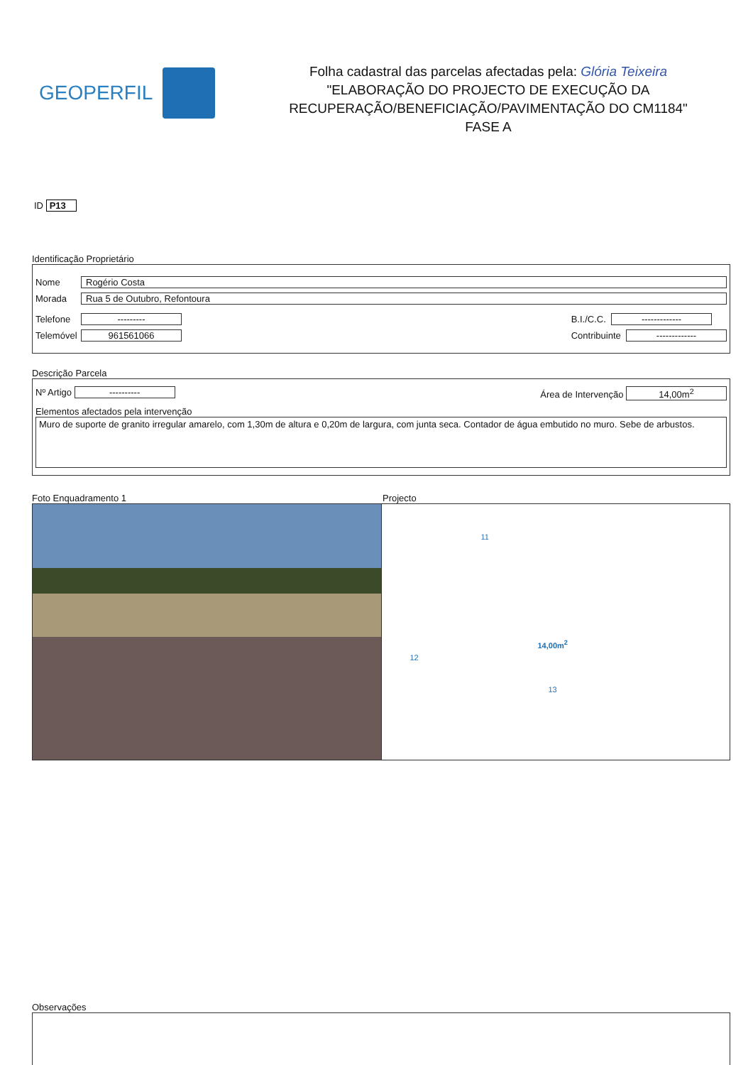GEOPERFIL
Folha cadastral das parcelas afectadas pela: Glória Teixeira
"ELABORAÇÃO DO PROJECTO DE EXECUÇÃO DA
RECUPERAÇÃO/BENEFICIAÇÃO/PAVIMENTAÇÃO DO CM1184"
FASE A
ID P13
Identificação Proprietário
Nome Rogério Costa
Morada Rua 5 de Outubro, Refontoura
Telefone ---------
Telemóvel 961561066
B.I./C.C. -------------
Contribuinte -------------
Descrição Parcela
Nº Artigo ---------- Área de Intervenção 14,00m<sup>2</sup>
Elementos afectados pela intervenção
Muro de suporte de granito irregular amarelo, com 1,30m de altura e 0,20m de largura, com junta seca. Contador de água embutido no muro. Sebe de arbustos.
Foto Enquadramento 1 Projecto
14,00m<sup>2</sup>
11
12
13
Observações